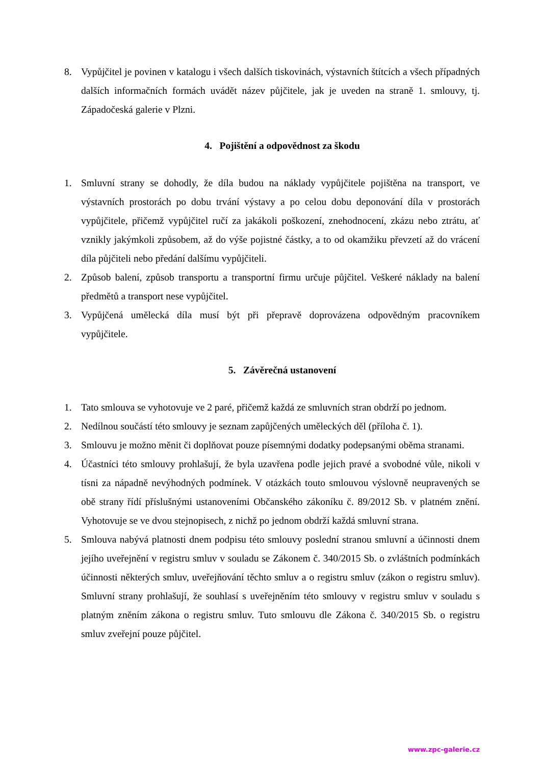8. Vypůjčitel je povinen v katalogu i všech dalších tiskovinách, výstavních štítcích a všech případných dalších informačních formách uvádět název půjčitele, jak je uveden na straně 1. smlouvy, tj. Západočeská galerie v Plzni.
4. Pojištění a odpovědnost za škodu
1. Smluvní strany se dohodly, že díla budou na náklady vypůjčitele pojištěna na transport, ve výstavních prostorách po dobu trvání výstavy a po celou dobu deponování díla v prostorách vypůjčitele, přičemž vypůjčitel ručí za jakákoli poškození, znehodnocení, zkázu nebo ztrátu, ať vznikly jakýmkoli způsobem, až do výše pojistné částky, a to od okamžiku převzetí až do vrácení díla půjčiteli nebo předání dalšímu vypůjčiteli.
2. Způsob balení, způsob transportu a transportní firmu určuje půjčitel. Veškeré náklady na balení předmětů a transport nese vypůjčitel.
3. Vypůjčená umělecká díla musí být při přepravě doprovázena odpovědným pracovníkem vypůjčitele.
5. Závěrečná ustanovení
1. Tato smlouva se vyhotovuje ve 2 paré, přičemž každá ze smluvních stran obdrží po jednom.
2. Nedílnou součástí této smlouvy je seznam zapůjčených uměleckých děl (příloha č. 1).
3. Smlouvu je možno měnit či doplňovat pouze písemnými dodatky podepsanými oběma stranami.
4. Účastníci této smlouvy prohlašují, že byla uzavřena podle jejich pravé a svobodné vůle, nikoli v tísni za nápadně nevýhodných podmínek. V otázkách touto smlouvou výslovně neupravených se obě strany řídí příslušnými ustanoveními Občanského zákoníku č. 89/2012 Sb. v platném znění. Vyhotovuje se ve dvou stejnopisech, z nichž po jednom obdrží každá smluvní strana.
5. Smlouva nabývá platnosti dnem podpisu této smlouvy poslední stranou smluvní a účinnosti dnem jejího uveřejnění v registru smluv v souladu se Zákonem č. 340/2015 Sb. o zvláštních podmínkách účinnosti některých smluv, uveřejňování těchto smluv a o registru smluv (zákon o registru smluv). Smluvní strany prohlašují, že souhlasí s uveřejněním této smlouvy v registru smluv v souladu s platným zněním zákona o registru smluv. Tuto smlouvu dle Zákona č. 340/2015 Sb. o registru smluv zveřejní pouze půjčitel.
www.zpc-galerie.cz